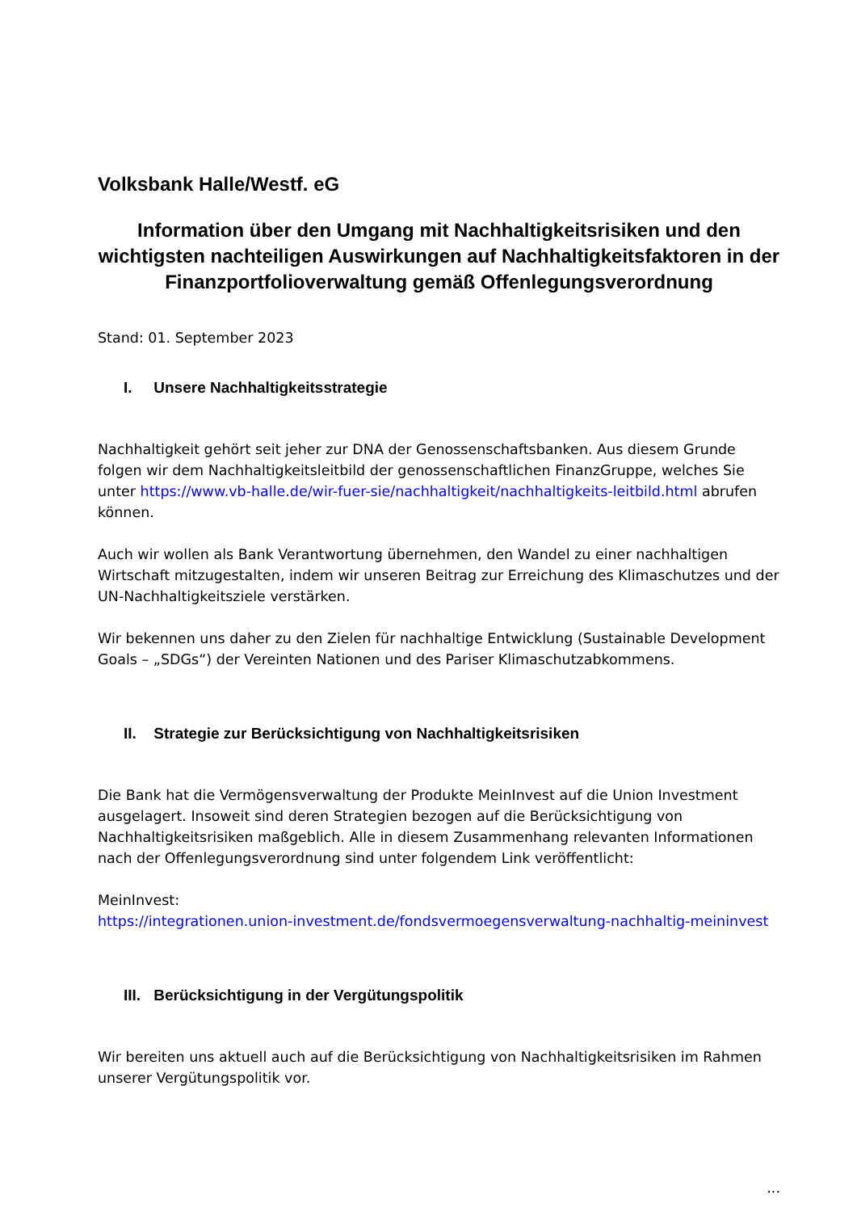Volksbank Halle/Westf. eG
Information über den Umgang mit Nachhaltigkeitsrisiken und den wichtigsten nachteiligen Auswirkungen auf Nachhaltigkeitsfaktoren in der Finanzportfolioverwaltung gemäß Offenlegungsverordnung
Stand: 01. September 2023
I. Unsere Nachhaltigkeitsstrategie
Nachhaltigkeit gehört seit jeher zur DNA der Genossenschaftsbanken. Aus diesem Grunde folgen wir dem Nachhaltigkeitsleitbild der genossenschaftlichen FinanzGruppe, welches Sie unter https://www.vb-halle.de/wir-fuer-sie/nachhaltigkeit/nachhaltigkeits-leitbild.html abrufen können.
Auch wir wollen als Bank Verantwortung übernehmen, den Wandel zu einer nachhaltigen Wirtschaft mitzugestalten, indem wir unseren Beitrag zur Erreichung des Klimaschutzes und der UN-Nachhaltigkeitsziele verstärken.
Wir bekennen uns daher zu den Zielen für nachhaltige Entwicklung (Sustainable Development Goals – „SDGs“) der Vereinten Nationen und des Pariser Klimaschutzabkommens.
II. Strategie zur Berücksichtigung von Nachhaltigkeitsrisiken
Die Bank hat die Vermögensverwaltung der Produkte MeinInvest auf die Union Investment ausgelagert. Insoweit sind deren Strategien bezogen auf die Berücksichtigung von Nachhaltigkeitsrisiken maßgeblich. Alle in diesem Zusammenhang relevanten Informationen nach der Offenlegungsverordnung sind unter folgendem Link veröffentlicht:
MeinInvest:
https://integrationen.union-investment.de/fondsvermoegensverwaltung-nachhaltig-meininvest
III. Berücksichtigung in der Vergütungspolitik
Wir bereiten uns aktuell auch auf die Berücksichtigung von Nachhaltigkeitsrisiken im Rahmen unserer Vergütungspolitik vor.
...